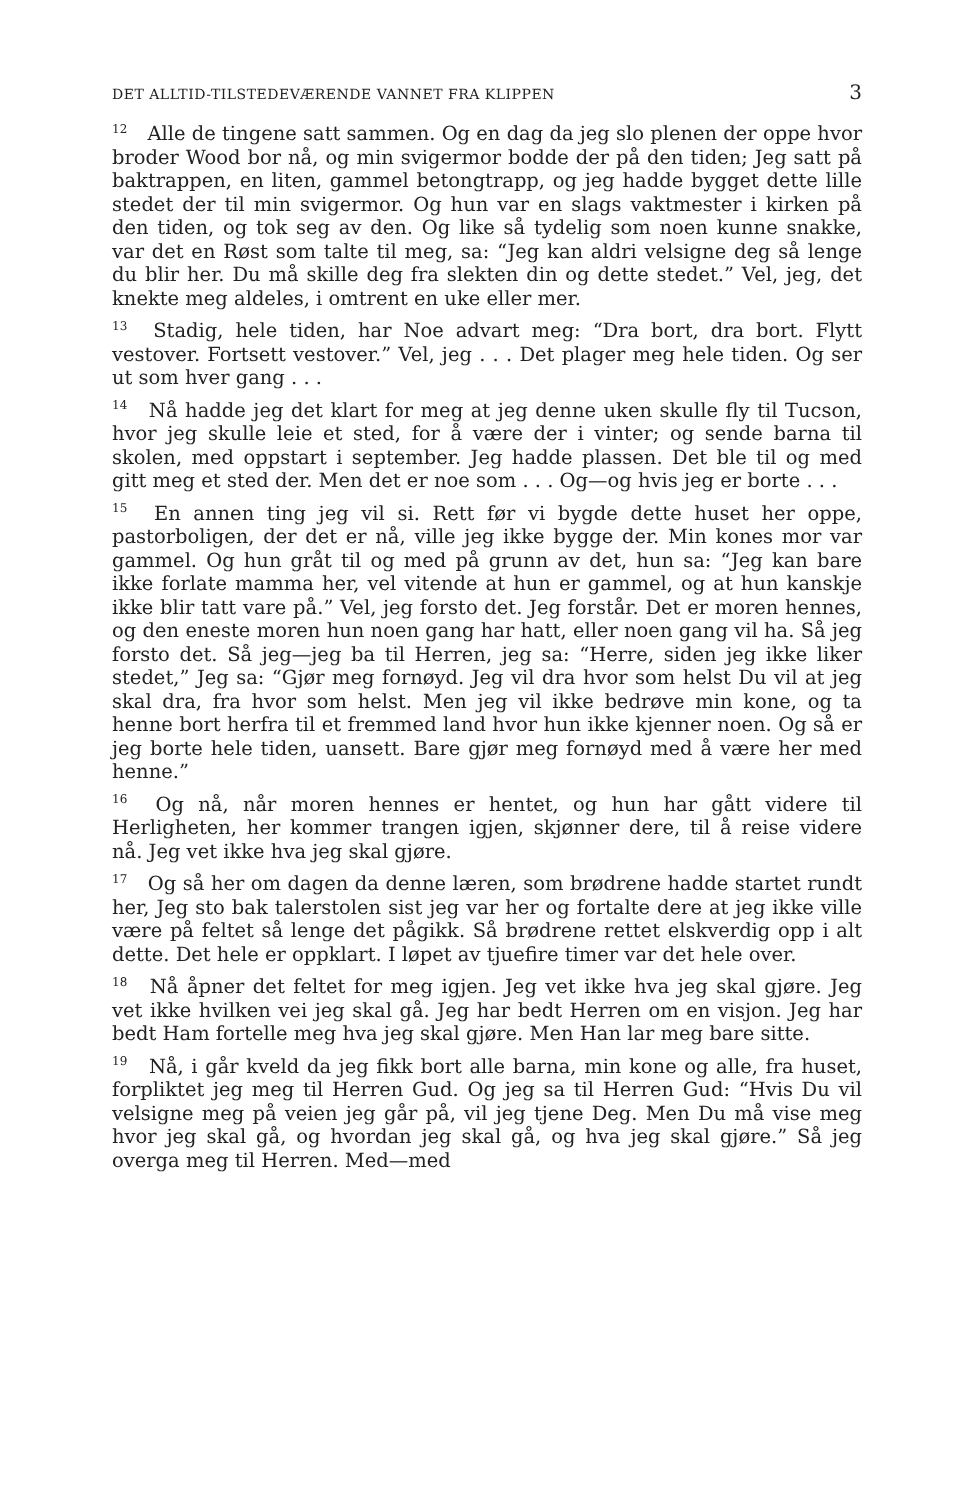DET ALLTID-TILSTEDEVÆRENDE VANNET FRA KLIPPEN 3
12 Alle de tingene satt sammen. Og en dag da jeg slo plenen der oppe hvor broder Wood bor nå, og min svigermor bodde der på den tiden; Jeg satt på baktrappen, en liten, gammel betongtrapp, og jeg hadde bygget dette lille stedet der til min svigermor. Og hun var en slags vaktmester i kirken på den tiden, og tok seg av den. Og like så tydelig som noen kunne snakke, var det en Røst som talte til meg, sa: “Jeg kan aldri velsigne deg så lenge du blir her. Du må skille deg fra slekten din og dette stedet.” Vel, jeg, det knekte meg aldeles, i omtrent en uke eller mer.
13 Stadig, hele tiden, har Noe advart meg: “Dra bort, dra bort. Flytt vestover. Fortsett vestover.” Vel, jeg . . . Det plager meg hele tiden. Og ser ut som hver gang . . .
14 Nå hadde jeg det klart for meg at jeg denne uken skulle fly til Tucson, hvor jeg skulle leie et sted, for å være der i vinter; og sende barna til skolen, med oppstart i september. Jeg hadde plassen. Det ble til og med gitt meg et sted der. Men det er noe som . . . Og—og hvis jeg er borte . . .
15 En annen ting jeg vil si. Rett før vi bygde dette huset her oppe, pastorboligen, der det er nå, ville jeg ikke bygge der. Min kones mor var gammel. Og hun gråt til og med på grunn av det, hun sa: “Jeg kan bare ikke forlate mamma her, vel vitende at hun er gammel, og at hun kanskje ikke blir tatt vare på.” Vel, jeg forsto det. Jeg forstår. Det er moren hennes, og den eneste moren hun noen gang har hatt, eller noen gang vil ha. Så jeg forsto det. Så jeg—jeg ba til Herren, jeg sa: “Herre, siden jeg ikke liker stedet,” Jeg sa: “Gjør meg fornøyd. Jeg vil dra hvor som helst Du vil at jeg skal dra, fra hvor som helst. Men jeg vil ikke bedrøve min kone, og ta henne bort herfra til et fremmed land hvor hun ikke kjenner noen. Og så er jeg borte hele tiden, uansett. Bare gjør meg fornøyd med å være her med henne.”
16 Og nå, når moren hennes er hentet, og hun har gått videre til Herligheten, her kommer trangen igjen, skjønner dere, til å reise videre nå. Jeg vet ikke hva jeg skal gjøre.
17 Og så her om dagen da denne læren, som brødrene hadde startet rundt her, Jeg sto bak talerstolen sist jeg var her og fortalte dere at jeg ikke ville være på feltet så lenge det pågikk. Så brødrene rettet elskverdig opp i alt dette. Det hele er oppklart. I løpet av tjuefire timer var det hele over.
18 Nå åpner det feltet for meg igjen. Jeg vet ikke hva jeg skal gjøre. Jeg vet ikke hvilken vei jeg skal gå. Jeg har bedt Herren om en visjon. Jeg har bedt Ham fortelle meg hva jeg skal gjøre. Men Han lar meg bare sitte.
19 Nå, i går kveld da jeg fikk bort alle barna, min kone og alle, fra huset, forpliktet jeg meg til Herren Gud. Og jeg sa til Herren Gud: “Hvis Du vil velsigne meg på veien jeg går på, vil jeg tjene Deg. Men Du må vise meg hvor jeg skal gå, og hvordan jeg skal gå, og hva jeg skal gjøre.” Så jeg overga meg til Herren. Med—med